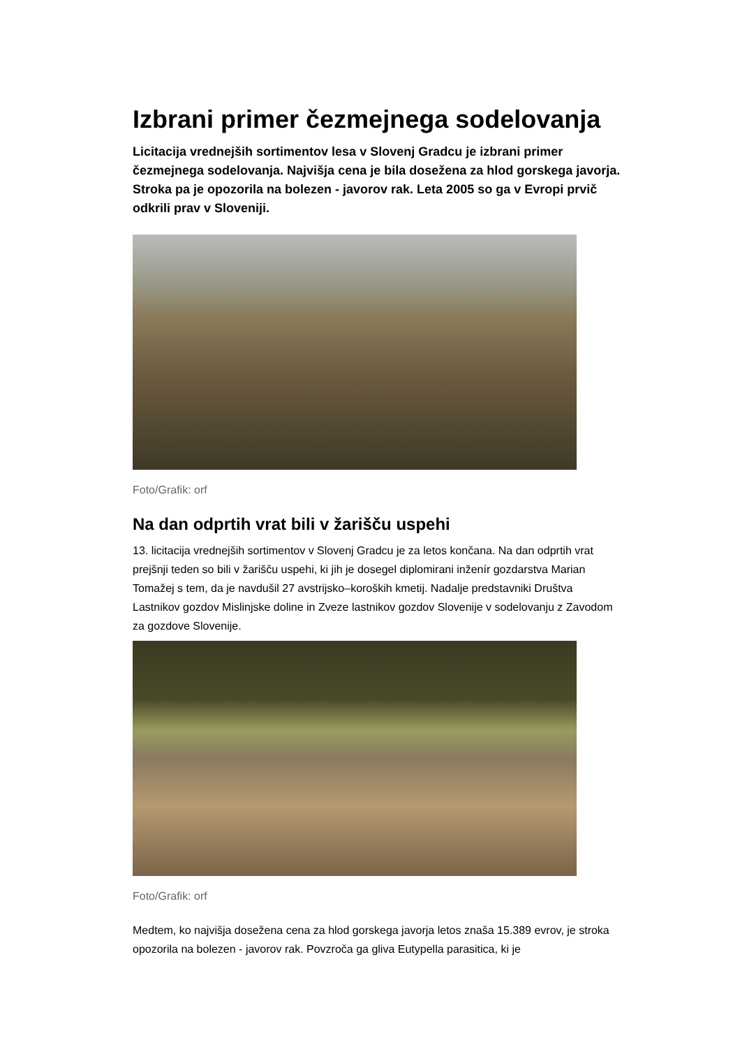Izbrani primer čezmejnega sodelovanja
Licitacija vrednejših sortimentov lesa v Slovenj Gradcu je izbrani primer čezmejnega sodelovanja. Najvišja cena je bila dosežena za hlod gorskega javorja. Stroka pa je opozorila na bolezen - javorov rak. Leta 2005 so ga v Evropi prvič odkrili prav v Sloveniji.
Foto/Grafik: orf
Na dan odprtih vrat bili v žarišču uspehi
13. licitacija vrednejših sortimentov v Slovenj Gradcu je za letos končana. Na dan odprtih vrat prejšnji teden so bili v žarišču uspehi, ki jih je dosegel diplomirani inženír gozdarstva Marian Tomažej s tem, da je navdušil 27 avstrijsko–koroških kmetij. Nadalje predstavniki Društva Lastnikov gozdov Mislinjske doline in Zveze lastnikov gozdov Slovenije v sodelovanju z Zavodom za gozdove Slovenije.
Foto/Grafik: orf
Medtem, ko najvišja dosežena cena za hlod gorskega javorja letos znaša 15.389 evrov, je stroka opozorila na bolezen - javorov rak. Povzroča ga gliva Eutypella parasitica, ki je